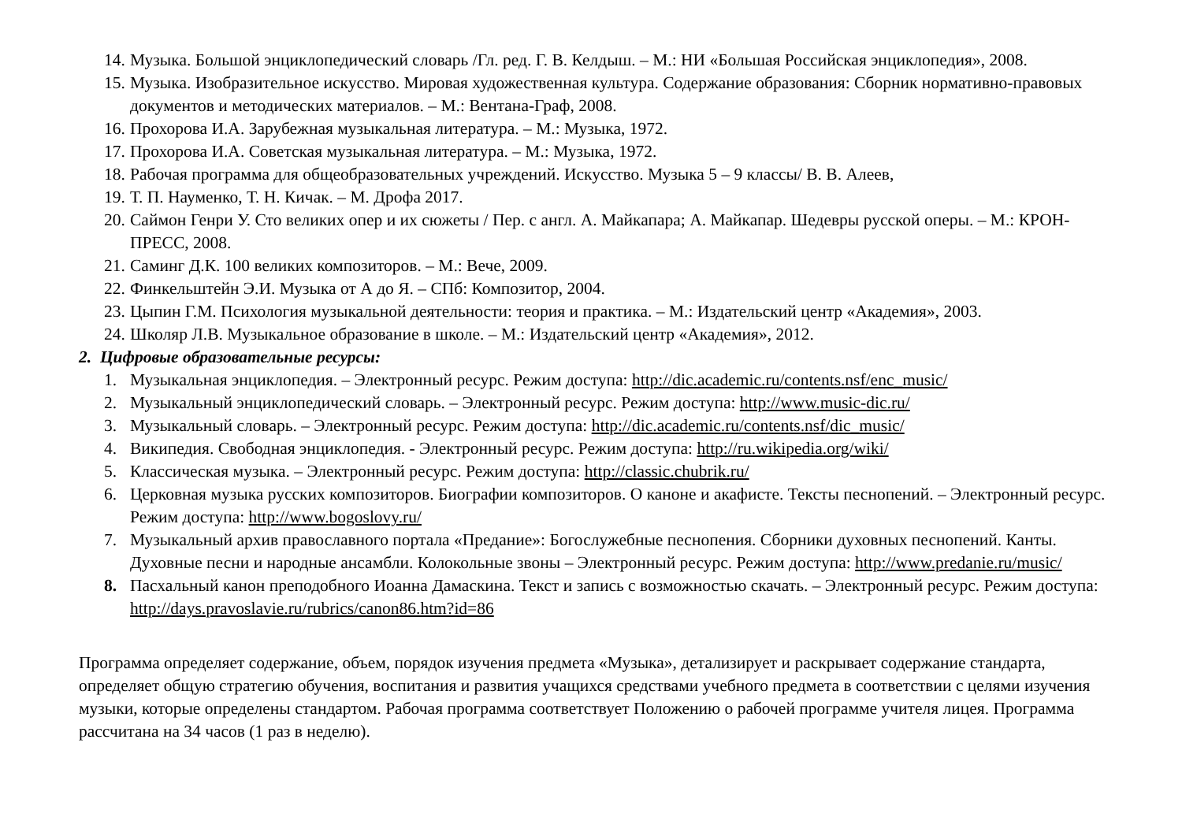14. Музыка. Большой энциклопедический словарь /Гл. ред. Г. В. Келдыш. – М.: НИ «Большая Российская энциклопедия», 2008.
15. Музыка. Изобразительное искусство. Мировая художественная культура. Содержание образования: Сборник нормативно-правовых документов и методических материалов. – М.: Вентана-Граф, 2008.
16. Прохорова И.А. Зарубежная музыкальная литература. – М.: Музыка, 1972.
17. Прохорова И.А. Советская музыкальная литература. – М.: Музыка, 1972.
18. Рабочая программа для общеобразовательных учреждений. Искусство. Музыка 5 – 9 классы/ В. В. Алеев,
19. Т. П. Науменко, Т. Н. Кичак. – М. Дрофа 2017.
20. Саймон Генри У. Сто великих опер и их сюжеты / Пер. с англ. А. Майкапара; А. Майкапар. Шедевры русской оперы. – М.: КРОН-ПРЕСС, 2008.
21. Саминг Д.К. 100 великих композиторов. – М.: Вече, 2009.
22. Финкельштейн Э.И. Музыка от А до Я. – СПб: Композитор, 2004.
23. Цыпин Г.М. Психология музыкальной деятельности: теория и практика. – М.: Издательский центр «Академия», 2003.
24. Школяр Л.В. Музыкальное образование в школе. – М.: Издательский центр «Академия», 2012.
2. Цифровые образовательные ресурсы:
1. Музыкальная энциклопедия. – Электронный ресурс. Режим доступа: http://dic.academic.ru/contents.nsf/enc_music/
2. Музыкальный энциклопедический словарь. – Электронный ресурс. Режим доступа: http://www.music-dic.ru/
3. Музыкальный словарь. – Электронный ресурс. Режим доступа: http://dic.academic.ru/contents.nsf/dic_music/
4. Википедия. Свободная энциклопедия. - Электронный ресурс. Режим доступа: http://ru.wikipedia.org/wiki/
5. Классическая музыка. – Электронный ресурс. Режим доступа: http://classic.chubrik.ru/
6. Церковная музыка русских композиторов. Биографии композиторов. О каноне и акафисте. Тексты песнопений. – Электронный ресурс. Режим доступа: http://www.bogoslovy.ru/
7. Музыкальный архив православного портала «Предание»: Богослужебные песнопения. Сборники духовных песнопений. Канты. Духовные песни и народные ансамбли. Колокольные звоны – Электронный ресурс. Режим доступа: http://www.predanie.ru/music/
8. Пасхальный канон преподобного Иоанна Дамаскина. Текст и запись с возможностью скачать. – Электронный ресурс. Режим доступа: http://days.pravoslavie.ru/rubrics/canon86.htm?id=86
Программа определяет содержание, объем, порядок изучения предмета «Музыка», детализирует и раскрывает содержание стандарта, определяет общую стратегию обучения, воспитания и развития учащихся средствами учебного предмета в соответствии с целями изучения музыки, которые определены стандартом. Рабочая программа соответствует Положению о рабочей программе учителя лицея. Программа рассчитана на 34 часов (1 раз в неделю).